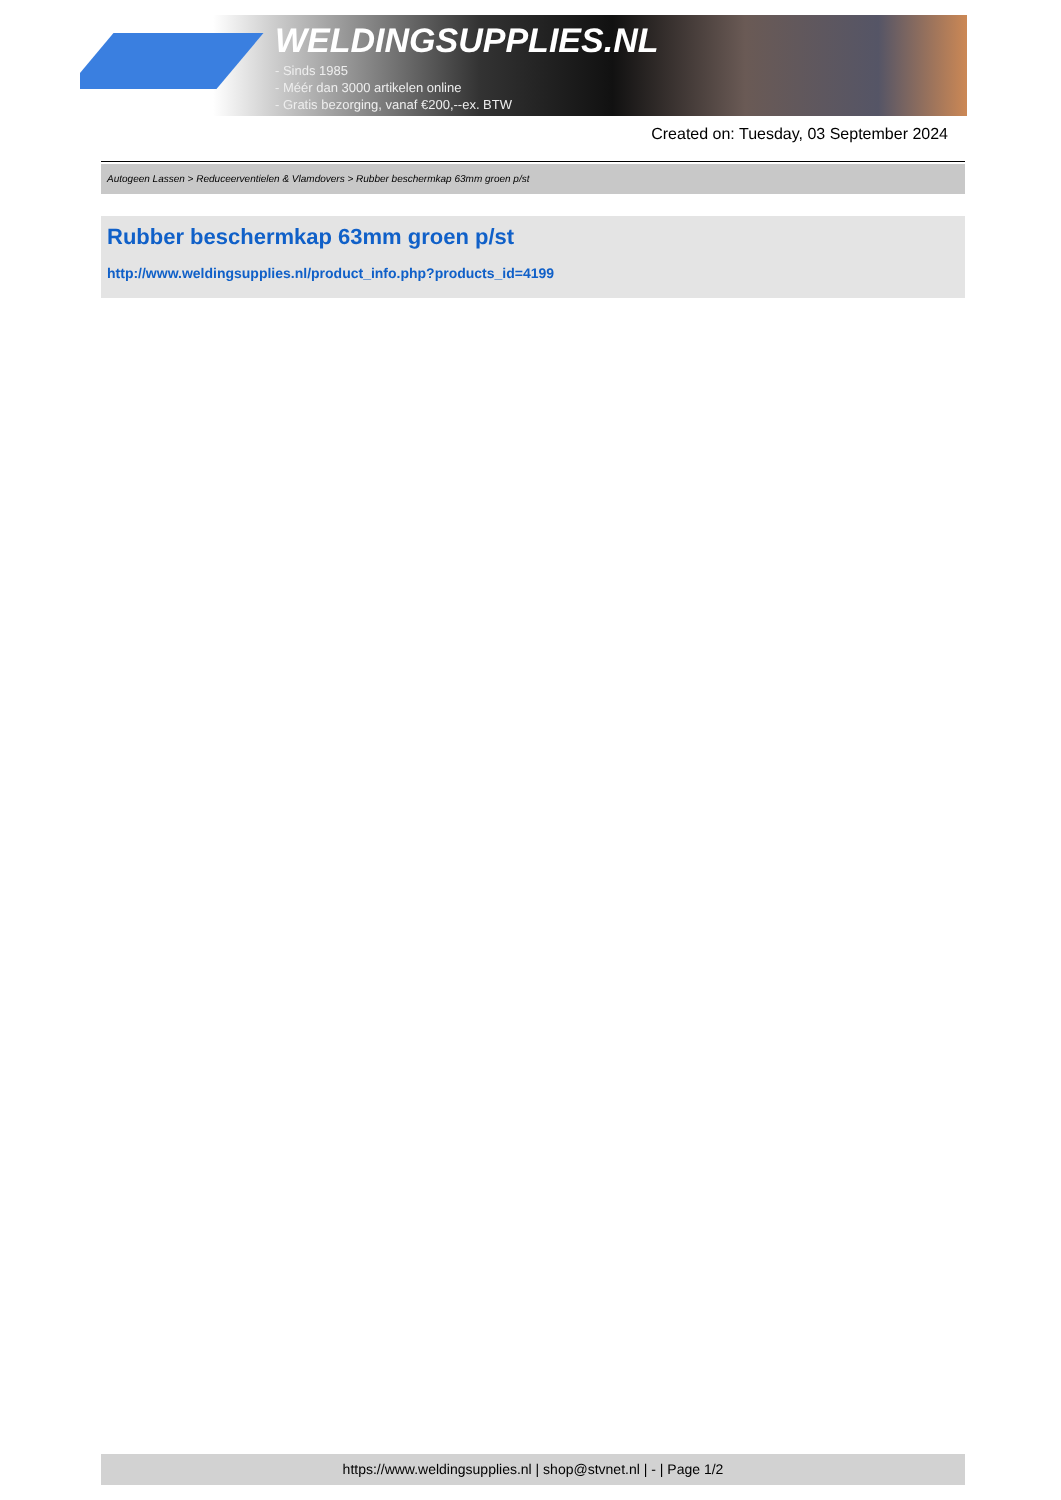WELDINGSUPPLIES.NL
- Sinds 1985
- Méér dan 3000 artikelen online
- Gratis bezorging, vanaf €200,--ex. BTW
Created on: Tuesday, 03 September 2024
Autogeen Lassen > Reduceerventielen & Vlamdovers > Rubber beschermkap 63mm groen p/st
Rubber beschermkap 63mm groen p/st
http://www.weldingsupplies.nl/product_info.php?products_id=4199
https://www.weldingsupplies.nl | shop@stvnet.nl | - | Page 1/2